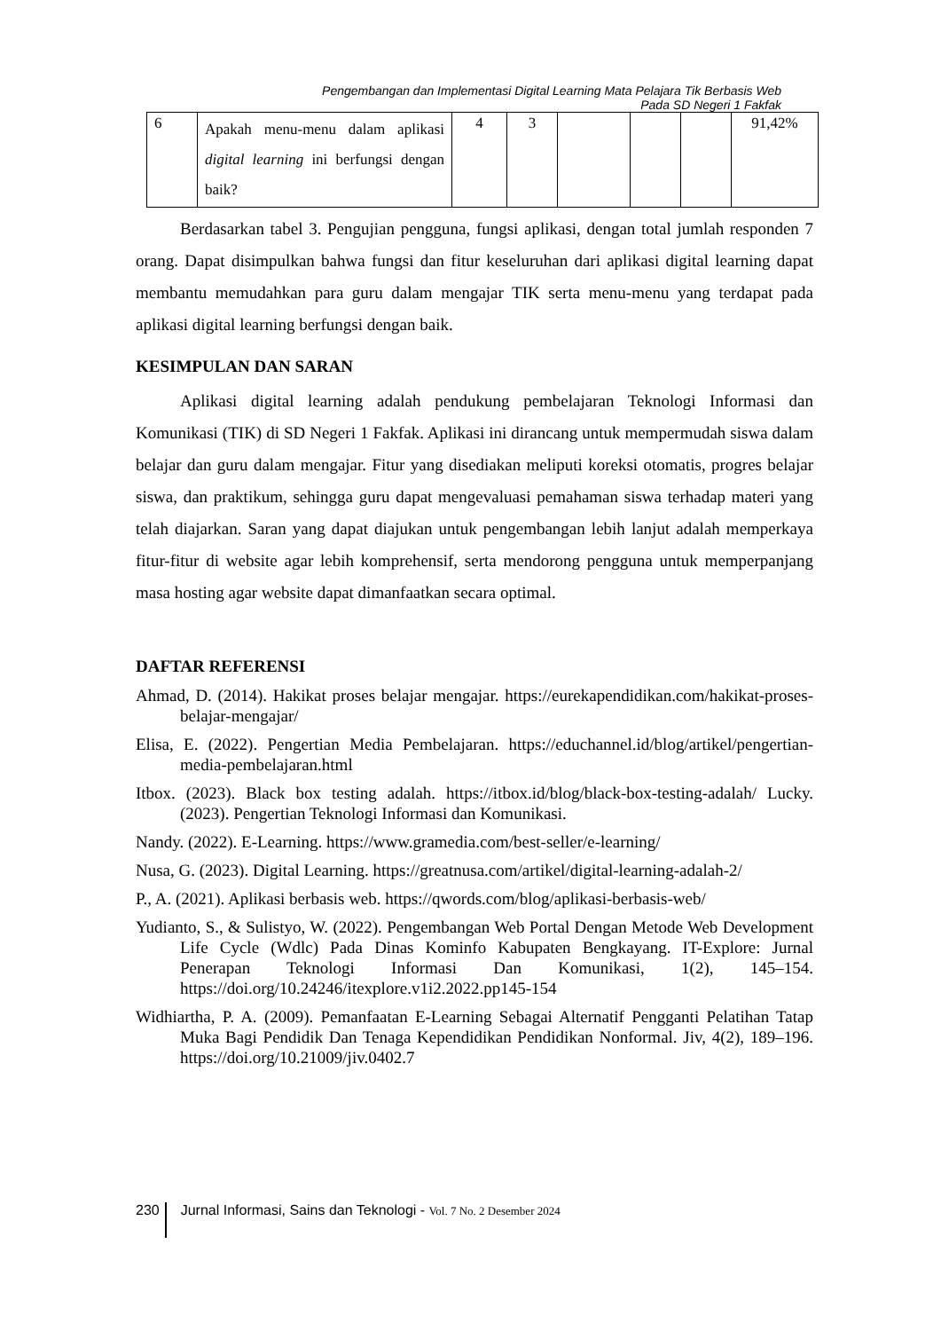Pengembangan dan Implementasi Digital Learning Mata Pelajara Tik Berbasis Web
Pada SD Negeri 1 Fakfak
| 6 | Apakah menu-menu dalam aplikasi digital learning ini berfungsi dengan baik? | 4 | 3 | | | | 91,42% |
Berdasarkan tabel 3. Pengujian pengguna, fungsi aplikasi, dengan total jumlah responden 7 orang. Dapat disimpulkan bahwa fungsi dan fitur keseluruhan dari aplikasi digital learning dapat membantu memudahkan para guru dalam mengajar TIK serta menu-menu yang terdapat pada aplikasi digital learning berfungsi dengan baik.
KESIMPULAN DAN SARAN
Aplikasi digital learning adalah pendukung pembelajaran Teknologi Informasi dan Komunikasi (TIK) di SD Negeri 1 Fakfak. Aplikasi ini dirancang untuk mempermudah siswa dalam belajar dan guru dalam mengajar. Fitur yang disediakan meliputi koreksi otomatis, progres belajar siswa, dan praktikum, sehingga guru dapat mengevaluasi pemahaman siswa terhadap materi yang telah diajarkan. Saran yang dapat diajukan untuk pengembangan lebih lanjut adalah memperkaya fitur-fitur di website agar lebih komprehensif, serta mendorong pengguna untuk memperpanjang masa hosting agar website dapat dimanfaatkan secara optimal.
DAFTAR REFERENSI
Ahmad, D. (2014). Hakikat proses belajar mengajar. https://eurekapendidikan.com/hakikat-proses-belajar-mengajar/
Elisa, E. (2022). Pengertian Media Pembelajaran. https://educhannel.id/blog/artikel/pengertian-media-pembelajaran.html
Itbox. (2023). Black box testing adalah. https://itbox.id/blog/black-box-testing-adalah/ Lucky. (2023). Pengertian Teknologi Informasi dan Komunikasi.
Nandy. (2022). E-Learning. https://www.gramedia.com/best-seller/e-learning/
Nusa, G. (2023). Digital Learning. https://greatnusa.com/artikel/digital-learning-adalah-2/
P., A. (2021). Aplikasi berbasis web. https://qwords.com/blog/aplikasi-berbasis-web/
Yudianto, S., & Sulistyo, W. (2022). Pengembangan Web Portal Dengan Metode Web Development Life Cycle (Wdlc) Pada Dinas Kominfo Kabupaten Bengkayang. IT-Explore: Jurnal Penerapan Teknologi Informasi Dan Komunikasi, 1(2), 145–154. https://doi.org/10.24246/itexplore.v1i2.2022.pp145-154
Widhiartha, P. A. (2009). Pemanfaatan E-Learning Sebagai Alternatif Pengganti Pelatihan Tatap Muka Bagi Pendidik Dan Tenaga Kependidikan Pendidikan Nonformal. Jiv, 4(2), 189–196. https://doi.org/10.21009/jiv.0402.7
230 Jurnal Informasi, Sains dan Teknologi - Vol. 7 No. 2 Desember 2024